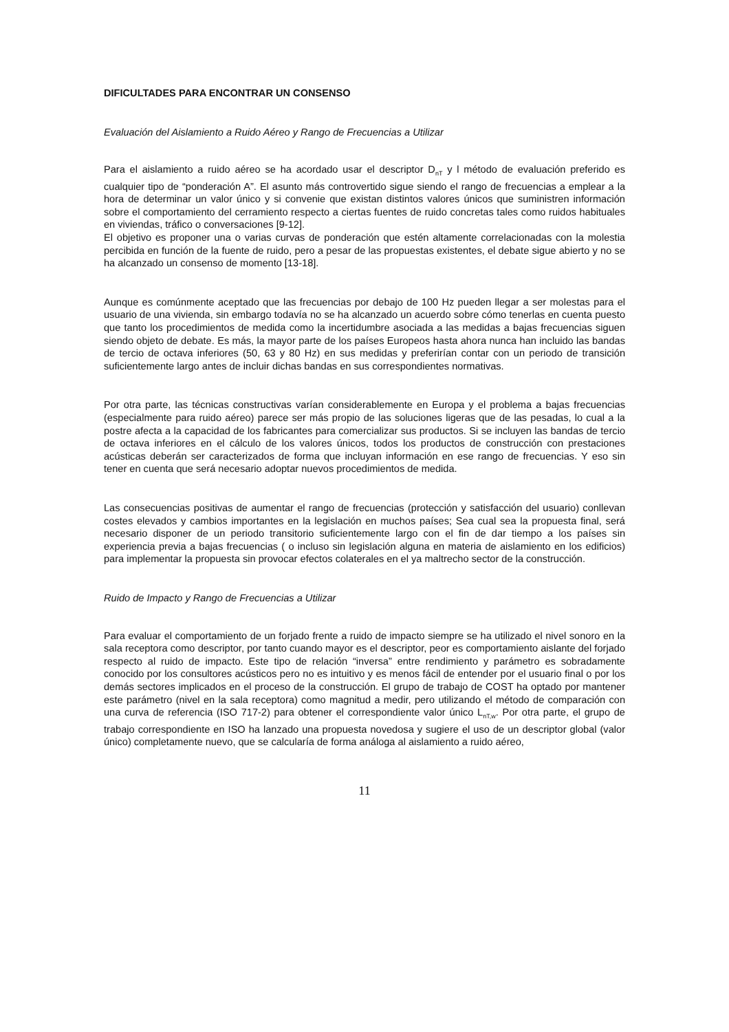DIFICULTADES PARA ENCONTRAR UN CONSENSO
Evaluación del Aislamiento a Ruido Aéreo y Rango de Frecuencias a Utilizar
Para el aislamiento a ruido aéreo se ha acordado usar el descriptor D<sub>nT</sub> y l método de evaluación preferido es cualquier tipo de “ponderación A”. El asunto más controvertido sigue siendo el rango de frecuencias a emplear a la hora de determinar un valor único y si convenie que existan distintos valores únicos que suministren información sobre el comportamiento del cerramiento respecto a ciertas fuentes de ruido concretas tales como ruidos habituales en viviendas, tráfico o conversaciones [9-12].
El objetivo es proponer una o varias curvas de ponderación que estén altamente correlacionadas con la molestia percibida en función de la fuente de ruido, pero a pesar de las propuestas existentes, el debate sigue abierto y no se ha alcanzado un consenso de momento [13-18].
Aunque es comúnmente aceptado que las frecuencias por debajo de 100 Hz pueden llegar a ser molestas para el usuario de una vivienda, sin embargo todavía no se ha alcanzado un acuerdo sobre cómo tenerlas en cuenta puesto que tanto los procedimientos de medida como la incertidumbre asociada a las medidas a bajas frecuencias siguen siendo objeto de debate. Es más, la mayor parte de los países Europeos hasta ahora nunca han incluido las bandas de tercio de octava inferiores (50, 63 y 80 Hz) en sus medidas y preferirían contar con un periodo de transición suficientemente largo antes de incluir dichas bandas en sus correspondientes normativas.
Por otra parte, las técnicas constructivas varían considerablemente en Europa y el problema a bajas frecuencias (especialmente para ruido aéreo) parece ser más propio de las soluciones ligeras que de las pesadas, lo cual a la postre afecta a la capacidad de los fabricantes para comercializar sus productos. Si se incluyen las bandas de tercio de octava inferiores en el cálculo de los valores únicos, todos los productos de construcción con prestaciones acústicas deberán ser caracterizados de forma que incluyan información en ese rango de frecuencias. Y eso sin tener en cuenta que será necesario adoptar nuevos procedimientos de medida.
Las consecuencias positivas de aumentar el rango de frecuencias (protección y satisfacción del usuario) conllevan costes elevados y cambios importantes en la legislación en muchos países; Sea cual sea la propuesta final, será necesario disponer de un periodo transitorio suficientemente largo con el fin de dar tiempo a los países sin experiencia previa a bajas frecuencias ( o incluso sin legislación alguna en materia de aislamiento en los edificios) para implementar la propuesta sin provocar efectos colaterales en el ya maltrecho sector de la construcción.
Ruido de Impacto y Rango de Frecuencias a Utilizar
Para evaluar el comportamiento de un forjado frente a ruido de impacto siempre se ha utilizado el nivel sonoro en la sala receptora como descriptor, por tanto cuando mayor es el descriptor, peor es comportamiento aislante del forjado respecto al ruido de impacto. Este tipo de relación “inversa” entre rendimiento y parámetro es sobradamente conocido por los consultores acústicos pero no es intuitivo y es menos fácil de entender por el usuario final o por los demás sectores implicados en el proceso de la construcción. El grupo de trabajo de COST ha optado por mantener este parámetro (nivel en la sala receptora) como magnitud a medir, pero utilizando el método de comparación con una curva de referencia (ISO 717-2) para obtener el correspondiente valor único L<sub>nT,w</sub>. Por otra parte, el grupo de trabajo correspondiente en ISO ha lanzado una propuesta novedosa y sugiere el uso de un descriptor global (valor único) completamente nuevo, que se calcularía de forma análoga al aislamiento a ruido aéreo,
11